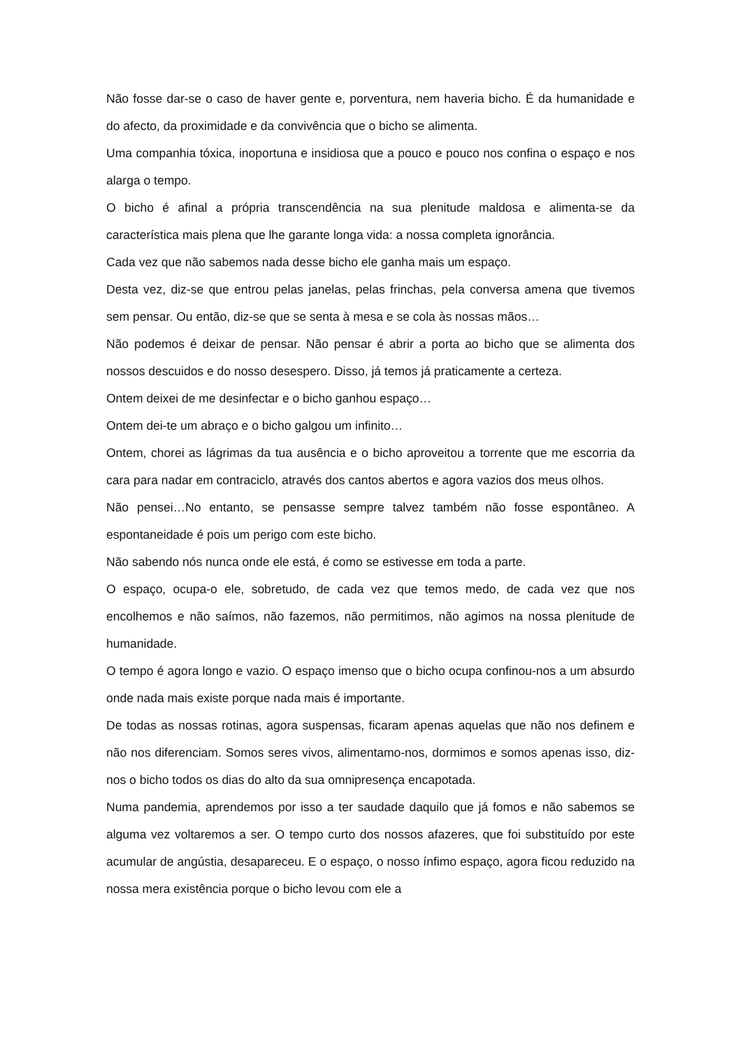Não fosse dar-se o caso de haver gente e, porventura, nem haveria bicho. É da humanidade e do afecto, da proximidade e da convivência que o bicho se alimenta.
Uma companhia tóxica, inoportuna e insidiosa que a pouco e pouco nos confina o espaço e nos alarga o tempo.
O bicho é afinal a própria transcendência na sua plenitude maldosa e alimenta-se da característica mais plena que lhe garante longa vida: a nossa completa ignorância.
Cada vez que não sabemos nada desse bicho ele ganha mais um espaço.
Desta vez, diz-se que entrou pelas janelas, pelas frinchas, pela conversa amena que tivemos sem pensar. Ou então, diz-se que se senta à mesa e se cola às nossas mãos…
Não podemos é deixar de pensar. Não pensar é abrir a porta ao bicho que se alimenta dos nossos descuidos e do nosso desespero. Disso, já temos já praticamente a certeza.
Ontem deixei de me desinfectar e o bicho ganhou espaço…
Ontem dei-te um abraço e o bicho galgou um infinito…
Ontem, chorei as lágrimas da tua ausência e o bicho aproveitou a torrente que me escorria da cara para nadar em contraciclo, através dos cantos abertos e agora vazios dos meus olhos.
Não pensei…No entanto, se pensasse sempre talvez também não fosse espontâneo. A espontaneidade é pois um perigo com este bicho.
Não sabendo nós nunca onde ele está, é como se estivesse em toda a parte.
O espaço, ocupa-o ele, sobretudo, de cada vez que temos medo, de cada vez que nos encolhemos e não saímos, não fazemos, não permitimos, não agimos na nossa plenitude de humanidade.
O tempo é agora longo e vazio. O espaço imenso que o bicho ocupa confinou-nos a um absurdo onde nada mais existe porque nada mais é importante.
De todas as nossas rotinas, agora suspensas, ficaram apenas aquelas que não nos definem e não nos diferenciam. Somos seres vivos, alimentamo-nos, dormimos e somos apenas isso, diz-nos o bicho todos os dias do alto da sua omnipresença encapotada.
Numa pandemia, aprendemos por isso a ter saudade daquilo que já fomos e não sabemos se alguma vez voltaremos a ser. O tempo curto dos nossos afazeres, que foi substituído por este acumular de angústia, desapareceu. E o espaço, o nosso ínfimo espaço, agora ficou reduzido na nossa mera existência porque o bicho levou com ele a